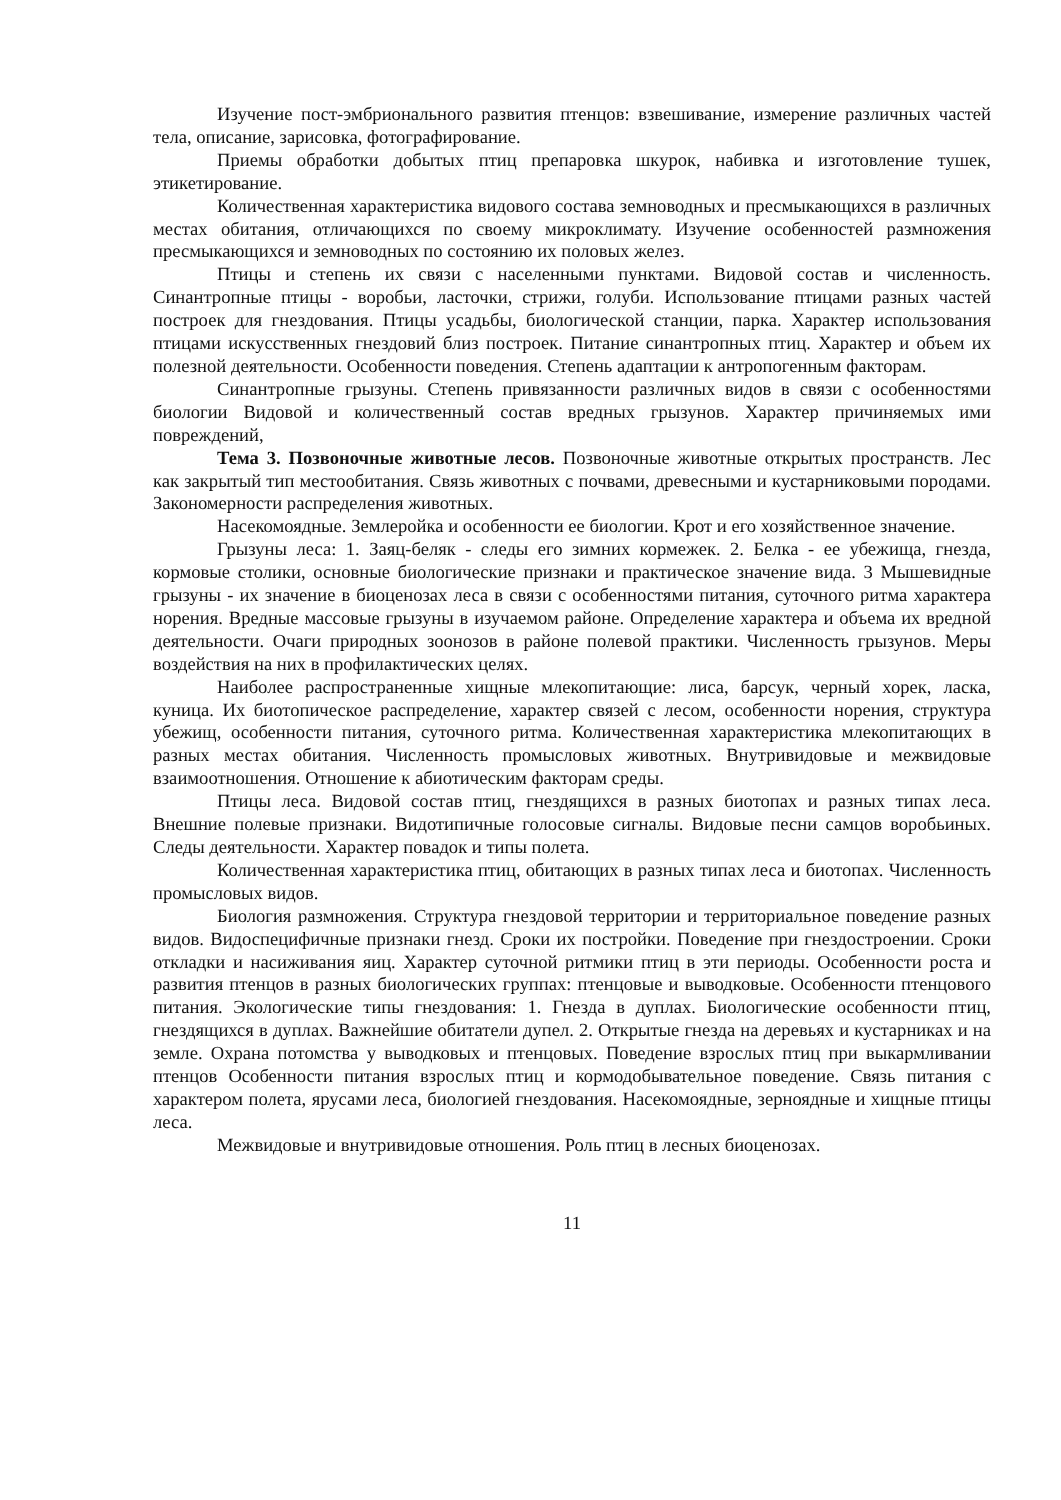Изучение пост-эмбрионального развития птенцов: взвешивание, измерение различных частей тела, описание, зарисовка, фотографирование.
Приемы обработки добытых птиц препаровка шкурок, набивка и изготовление тушек, этикетирование.
Количественная характеристика видового состава земноводных и пресмыкающихся в различных местах обитания, отличающихся по своему микроклимату. Изучение особенностей размножения пресмыкающихся и земноводных по состоянию их половых желез.
Птицы и степень их связи с населенными пунктами. Видовой состав и численность. Синантропные птицы - воробьи, ласточки, стрижи, голуби. Использование птицами разных частей построек для гнездования. Птицы усадьбы, биологической станции, парка. Характер использования птицами искусственных гнездовий близ построек. Питание синантропных птиц. Характер и объем их полезной деятельности. Особенности поведения. Степень адаптации к антропогенным факторам.
Синантропные грызуны. Степень привязанности различных видов в связи с особенностями биологии Видовой и количественный состав вредных грызунов. Характер причиняемых ими повреждений,
Тема 3. Позвоночные животные лесов. Позвоночные животные открытых пространств. Лес как закрытый тип местообитания. Связь животных с почвами, древесными и кустарниковыми породами. Закономерности распределения животных.
Насекомоядные. Землеройка и особенности ее биологии. Крот и его хозяйственное значение.
Грызуны леса: 1. Заяц-беляк - следы его зимних кормежек. 2. Белка - ее убежища, гнезда, кормовые столики, основные биологические признаки и практическое значение вида. 3 Мышевидные грызуны - их значение в биоценозах леса в связи с особенностями питания, суточного ритма характера норения. Вредные массовые грызуны в изучаемом районе. Определение характера и объема их вредной деятельности. Очаги природных зоонозов в районе полевой практики. Численность грызунов. Меры воздействия на них в профилактических целях.
Наиболее распространенные хищные млекопитающие: лиса, барсук, черный хорек, ласка, куница. Их биотопическое распределение, характер связей с лесом, особенности норения, структура убежищ, особенности питания, суточного ритма. Количественная характеристика млекопитающих в разных местах обитания. Численность промысловых животных. Внутривидовые и межвидовые взаимоотношения. Отношение к абиотическим факторам среды.
Птицы леса. Видовой состав птиц, гнездящихся в разных биотопах и разных типах леса. Внешние полевые признаки. Видотипичные голосовые сигналы. Видовые песни самцов воробьиных. Следы деятельности. Характер повадок и типы полета.
Количественная характеристика птиц, обитающих в разных типах леса и биотопах. Численность промысловых видов.
Биология размножения. Структура гнездовой территории и территориальное поведение разных видов. Видоспецифичные признаки гнезд. Сроки их постройки. Поведение при гнездостроении. Сроки откладки и насиживания яиц. Характер суточной ритмики птиц в эти периоды. Особенности роста и развития птенцов в разных биологических группах: птенцовые и выводковые. Особенности птенцового питания. Экологические типы гнездования: 1. Гнезда в дуплах. Биологические особенности птиц, гнездящихся в дуплах. Важнейшие обитатели дупел. 2. Открытые гнезда на деревьях и кустарниках и на земле. Охрана потомства у выводковых и птенцовых. Поведение взрослых птиц при выкармливании птенцов Особенности питания взрослых птиц и кормодобывательное поведение. Связь питания с характером полета, ярусами леса, биологией гнездования. Насекомоядные, зерноядные и хищные птицы леса.
Межвидовые и внутривидовые отношения. Роль птиц в лесных биоценозах.
11